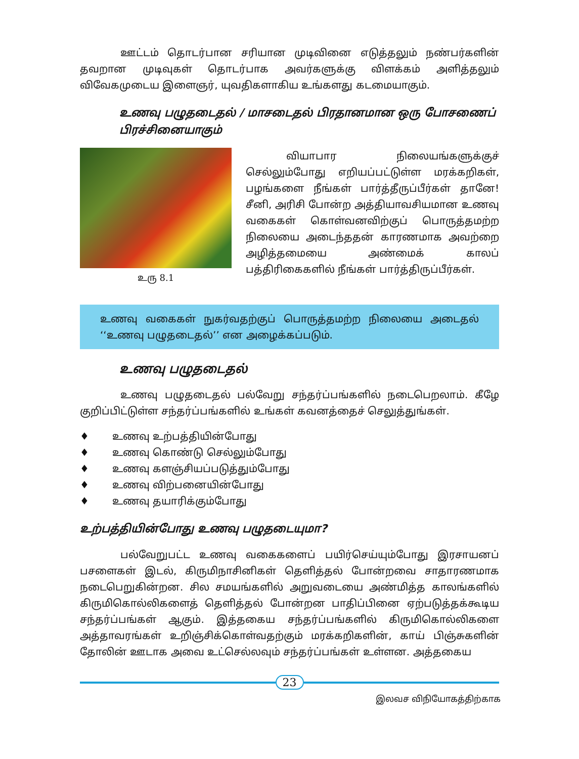ஊட்டம் தொடர்பான சரியான முடிவினை எடுத்தலும் நண்பர்களின் தவறான முடிவுகள் தொடர்பாக அவர்களுக்கு விளக்கம் அளித்தலும் விவேகமுடைய இளைஞர், யுவதிகளாகிய உங்களது கடமையாகும்.
உணவு பழுதடைதல் / மாசடைதல் பிரதானமான ஒரு போசணைப் பிரச்சினையாகும்
உரு 8.1
வியாபார நிலையங்களுக்குச் செல்லும்போது எறியப்பட்டுள்ள மரக்கறிகள், பழங்களை நீங்கள் பார்த்தீருப்பீர்கள் தானே! சீனி, அரிசி போன்ற அத்தியாவசியமான உணவு வகைகள் கொள்வனவிற்குப் பொருத்தமற்ற நிலையை அடைந்ததன் காரணமாக அவற்றை அழித்தமையை அண்மைக் காலப் பத்திரிகைகளில் நீங்கள் பார்த்திருப்பீர்கள்.
உணவு வகைகள் நுகர்வதற்குப் பொருத்தமற்ற நிலையை அடைதல் ‘‘உணவு பழுதடைதல்’’ என அழைக்கப்படும்.
உணவு பழுதடைதல்
உணவு பழுதடைதல் பல்வேறு சந்தர்ப்பங்களில் நடைபெறலாம். கீழே குறிப்பிட்டுள்ள சந்தர்ப்பங்களில் உங்கள் கவனத்தைச் செலுத்துங்கள்.
♦ உணவு உற்பத்தியின்போது
♦ உணவு கொண்டு செல்லும்போது
♦ உணவு களஞ்சியப்படுத்தும்போது
♦ உணவு விற்பனையின்போது
♦ உணவு தயாரிக்கும்போது
உற்பத்தியின்போது உணவு பழுதடையுமா?
பல்வேறுபட்ட உணவு வகைகளைப் பயிர்செய்யும்போது இரசாயனப் பசளைகள் இடல், கிருமிநாசினிகள் தெளித்தல் போன்றவை சாதாரணமாக நடைபெறுகின்றன. சில சமயங்களில் அறுவடையை அண்மித்த காலங்களில் கிருமிகொல்லிகளைத் தெளித்தல் போன்றன பாதிப்பினை ஏற்படுத்தக்கூடிய சந்தர்ப்பங்கள் ஆகும். இத்தகைய சந்தர்ப்பங்களில் கிருமிகொல்லிகளை அத்தாவரங்கள் உறிஞ்சிக்கொள்வதற்கும் மரக்கறிகளின், காய் பிஞ்சுகளின் தோலின் ஊடாக அவை உட்செல்லவும் சந்தர்ப்பங்கள் உள்ளன. அத்தகைய
23
இலவச விநியோகத்திற்காக